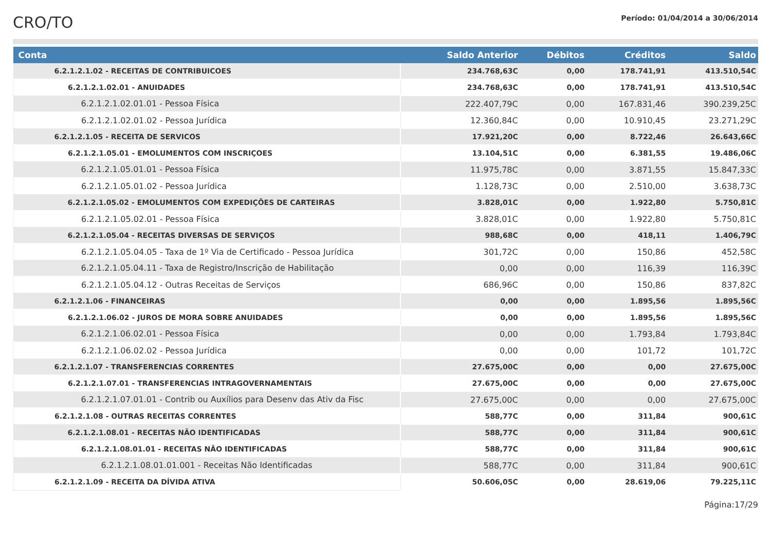CRO/TO
Período: 01/04/2014 a 30/06/2014
| Conta | Saldo Anterior | Débitos | Créditos | Saldo |
| --- | --- | --- | --- | --- |
| 6.2.1.2.1.02 - RECEITAS DE CONTRIBUICOES | 234.768,63C | 0,00 | 178.741,91 | 413.510,54C |
| 6.2.1.2.1.02.01 - ANUIDADES | 234.768,63C | 0,00 | 178.741,91 | 413.510,54C |
| 6.2.1.2.1.02.01.01 - Pessoa Física | 222.407,79C | 0,00 | 167.831,46 | 390.239,25C |
| 6.2.1.2.1.02.01.02 - Pessoa Jurídica | 12.360,84C | 0,00 | 10.910,45 | 23.271,29C |
| 6.2.1.2.1.05 - RECEITA DE SERVICOS | 17.921,20C | 0,00 | 8.722,46 | 26.643,66C |
| 6.2.1.2.1.05.01 - EMOLUMENTOS COM INSCRIÇOES | 13.104,51C | 0,00 | 6.381,55 | 19.486,06C |
| 6.2.1.2.1.05.01.01 - Pessoa Física | 11.975,78C | 0,00 | 3.871,55 | 15.847,33C |
| 6.2.1.2.1.05.01.02 - Pessoa Jurídica | 1.128,73C | 0,00 | 2.510,00 | 3.638,73C |
| 6.2.1.2.1.05.02 - EMOLUMENTOS COM EXPEDIÇÕES DE CARTEIRAS | 3.828,01C | 0,00 | 1.922,80 | 5.750,81C |
| 6.2.1.2.1.05.02.01 - Pessoa Física | 3.828,01C | 0,00 | 1.922,80 | 5.750,81C |
| 6.2.1.2.1.05.04 - RECEITAS DIVERSAS DE SERVIÇOS | 988,68C | 0,00 | 418,11 | 1.406,79C |
| 6.2.1.2.1.05.04.05 - Taxa de 1º Via de Certificado - Pessoa Jurídica | 301,72C | 0,00 | 150,86 | 452,58C |
| 6.2.1.2.1.05.04.11 - Taxa de Registro/Inscrição de Habilitação | 0,00 | 0,00 | 116,39 | 116,39C |
| 6.2.1.2.1.05.04.12 - Outras Receitas de Serviços | 686,96C | 0,00 | 150,86 | 837,82C |
| 6.2.1.2.1.06 - FINANCEIRAS | 0,00 | 0,00 | 1.895,56 | 1.895,56C |
| 6.2.1.2.1.06.02 - JUROS DE MORA SOBRE ANUIDADES | 0,00 | 0,00 | 1.895,56 | 1.895,56C |
| 6.2.1.2.1.06.02.01 - Pessoa Física | 0,00 | 0,00 | 1.793,84 | 1.793,84C |
| 6.2.1.2.1.06.02.02 - Pessoa Jurídica | 0,00 | 0,00 | 101,72 | 101,72C |
| 6.2.1.2.1.07 - TRANSFERENCIAS CORRENTES | 27.675,00C | 0,00 | 0,00 | 27.675,00C |
| 6.2.1.2.1.07.01 - TRANSFERENCIAS INTRAGOVERNAMENTAIS | 27.675,00C | 0,00 | 0,00 | 27.675,00C |
| 6.2.1.2.1.07.01.01 - Contrib ou Auxílios para Desenv das Ativ da Fisc | 27.675,00C | 0,00 | 0,00 | 27.675,00C |
| 6.2.1.2.1.08 - OUTRAS RECEITAS CORRENTES | 588,77C | 0,00 | 311,84 | 900,61C |
| 6.2.1.2.1.08.01 - RECEITAS NÃO IDENTIFICADAS | 588,77C | 0,00 | 311,84 | 900,61C |
| 6.2.1.2.1.08.01.01 - RECEITAS NÃO IDENTIFICADAS | 588,77C | 0,00 | 311,84 | 900,61C |
| 6.2.1.2.1.08.01.01.001 - Receitas Não Identificadas | 588,77C | 0,00 | 311,84 | 900,61C |
| 6.2.1.2.1.09 - RECEITA DA DÍVIDA ATIVA | 50.606,05C | 0,00 | 28.619,06 | 79.225,11C |
Página:17/29